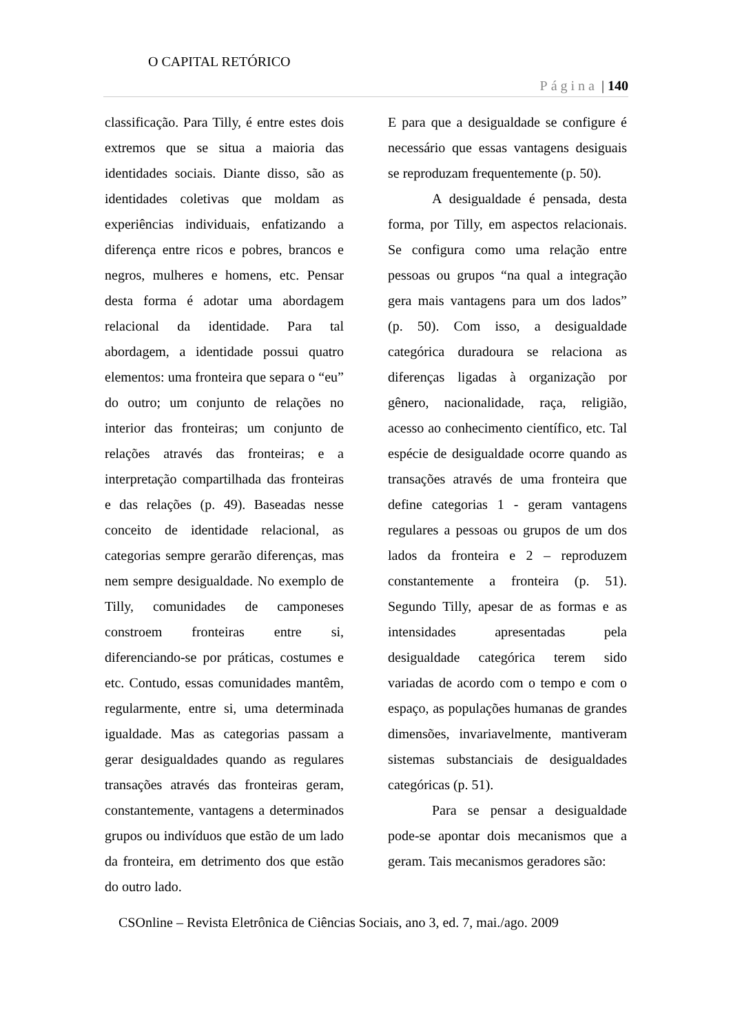O CAPITAL RETÓRICO
Página | 140
classificação. Para Tilly, é entre estes dois extremos que se situa a maioria das identidades sociais. Diante disso, são as identidades coletivas que moldam as experiências individuais, enfatizando a diferença entre ricos e pobres, brancos e negros, mulheres e homens, etc. Pensar desta forma é adotar uma abordagem relacional da identidade. Para tal abordagem, a identidade possui quatro elementos: uma fronteira que separa o “eu” do outro; um conjunto de relações no interior das fronteiras; um conjunto de relações através das fronteiras; e a interpretação compartilhada das fronteiras e das relações (p. 49). Baseadas nesse conceito de identidade relacional, as categorias sempre gerarão diferenças, mas nem sempre desigualdade. No exemplo de Tilly, comunidades de camponeses constroem fronteiras entre si, diferenciando-se por práticas, costumes e etc. Contudo, essas comunidades mantêm, regularmente, entre si, uma determinada igualdade. Mas as categorias passam a gerar desigualdades quando as regulares transações através das fronteiras geram, constantemente, vantagens a determinados grupos ou indivíduos que estão de um lado da fronteira, em detrimento dos que estão do outro lado.
E para que a desigualdade se configure é necessário que essas vantagens desiguais se reproduzam frequentemente (p. 50).
A desigualdade é pensada, desta forma, por Tilly, em aspectos relacionais. Se configura como uma relação entre pessoas ou grupos “na qual a integração gera mais vantagens para um dos lados” (p. 50). Com isso, a desigualdade categórica duradoura se relaciona as diferenças ligadas à organização por gênero, nacionalidade, raça, religião, acesso ao conhecimento científico, etc. Tal espécie de desigualdade ocorre quando as transações através de uma fronteira que define categorias 1 - geram vantagens regulares a pessoas ou grupos de um dos lados da fronteira e 2 – reproduzem constantemente a fronteira (p. 51). Segundo Tilly, apesar de as formas e as intensidades apresentadas pela desigualdade categórica terem sido variadas de acordo com o tempo e com o espaço, as populações humanas de grandes dimensões, invariavelmente, mantiveram sistemas substanciais de desigualdades categóricas (p. 51).
Para se pensar a desigualdade pode-se apontar dois mecanismos que a geram. Tais mecanismos geradores são:
CSOnline – Revista Eletrônica de Ciências Sociais, ano 3, ed. 7, mai./ago. 2009